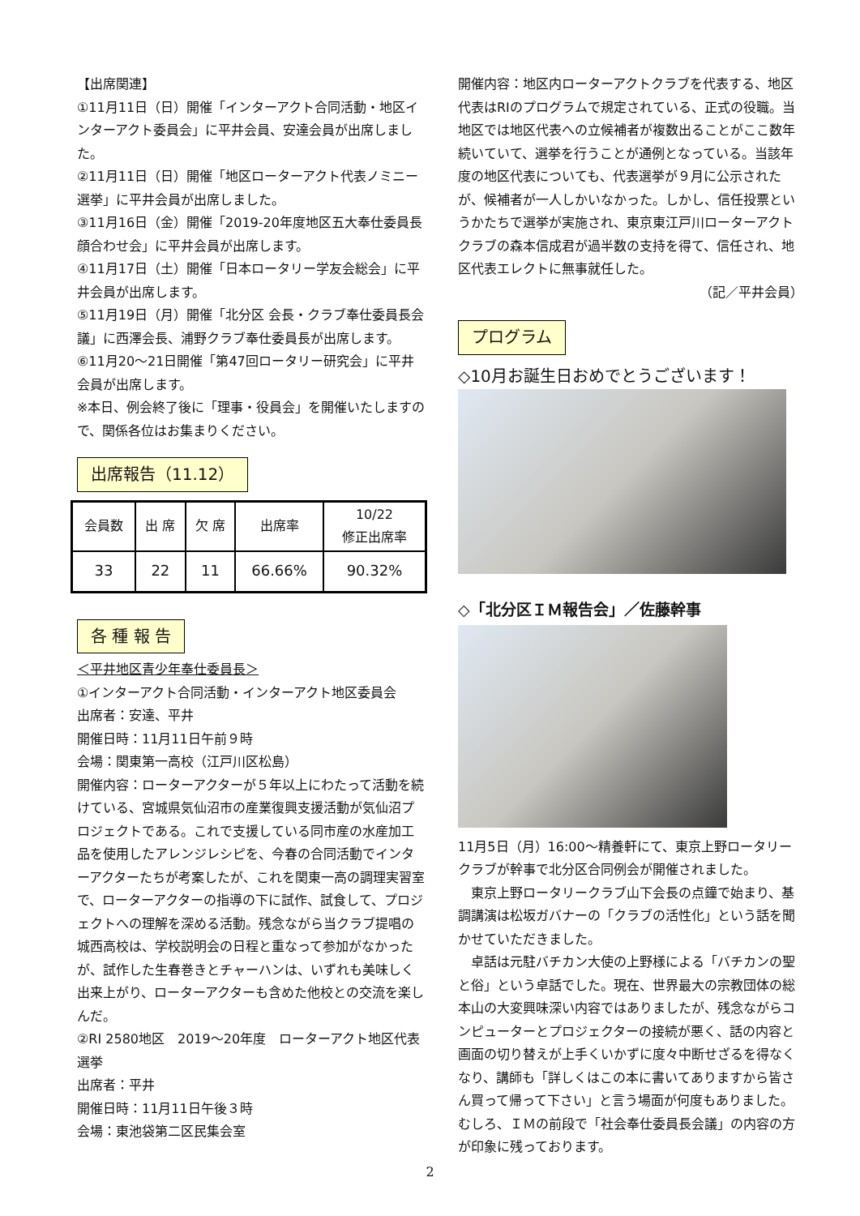【出席関連】
①11月11日（日）開催「インターアクト合同活動・地区インターアクト委員会」に平井会員、安達会員が出席しました。
②11月11日（日）開催「地区ローターアクト代表ノミニー選挙」に平井会員が出席しました。
③11月16日（金）開催「2019-20年度地区五大奉仕委員長顔合わせ会」に平井会員が出席します。
④11月17日（土）開催「日本ロータリー学友会総会」に平井会員が出席します。
⑤11月19日（月）開催「北分区 会長・クラブ奉仕委員長会議」に西澤会長、浦野クラブ奉仕委員長が出席します。
⑥11月20～21日開催「第47回ロータリー研究会」に平井会員が出席します。
※本日、例会終了後に「理事・役員会」を開催いたしますので、関係各位はお集まりください。
出席報告（11.12）
| 会員数 | 出 席 | 欠 席 | 出席率 | 10/22 修正出席率 |
| --- | --- | --- | --- | --- |
| 33 | 22 | 11 | 66.66% | 90.32% |
各 種 報 告
＜平井地区青少年奉仕委員長＞
①インターアクト合同活動・インターアクト地区委員会
出席者：安達、平井
開催日時：11月11日午前９時
会場：関東第一高校（江戸川区松島）
開催内容：ローターアクターが５年以上にわたって活動を続けている、宮城県気仙沼市の産業復興支援活動が気仙沼プロジェクトである。これで支援している同市産の水産加工品を使用したアレンジレシピを、今春の合同活動でインターアクターたちが考案したが、これを関東一高の調理実習室で、ローターアクターの指導の下に試作、試食して、プロジェクトへの理解を深める活動。残念ながら当クラブ提唱の城西高校は、学校説明会の日程と重なって参加がなかったが、試作した生春巻きとチャーハンは、いずれも美味しく出来上がり、ローターアクターも含めた他校との交流を楽しんだ。
②RI 2580地区　2019～20年度　ローターアクト地区代表選挙
出席者：平井
開催日時：11月11日午後３時
会場：東池袋第二区民集会室
開催内容：地区内ローターアクトクラブを代表する、地区代表はRIのプログラムで規定されている、正式の役職。当地区では地区代表への立候補者が複数出ることがここ数年続いていて、選挙を行うことが通例となっている。当該年度の地区代表についても、代表選挙が９月に公示されたが、候補者が一人しかいなかった。しかし、信任投票というかたちで選挙が実施され、東京東江戸川ローターアクトクラブの森本信成君が過半数の支持を得て、信任され、地区代表エレクトに無事就任した。
（記／平井会員）
プログラム
◇10月お誕生日おめでとうございます！
◇「北分区ＩＭ報告会」／佐藤幹事
11月5日（月）16:00～精養軒にて、東京上野ロータリークラブが幹事で北分区合同例会が開催されました。
　東京上野ロータリークラブ山下会長の点鐘で始まり、基調講演は松坂ガバナーの「クラブの活性化」という話を聞かせていただきました。
　卓話は元駐バチカン大使の上野様による「バチカンの聖と俗」という卓話でした。現在、世界最大の宗教団体の総本山の大変興味深い内容ではありましたが、残念ながらコンピューターとプロジェクターの接続が悪く、話の内容と画面の切り替えが上手くいかずに度々中断せざるを得なくなり、講師も「詳しくはこの本に書いてありますから皆さん買って帰って下さい」と言う場面が何度もありました。むしろ、ＩＭの前段で「社会奉仕委員長会議」の内容の方が印象に残っております。
2